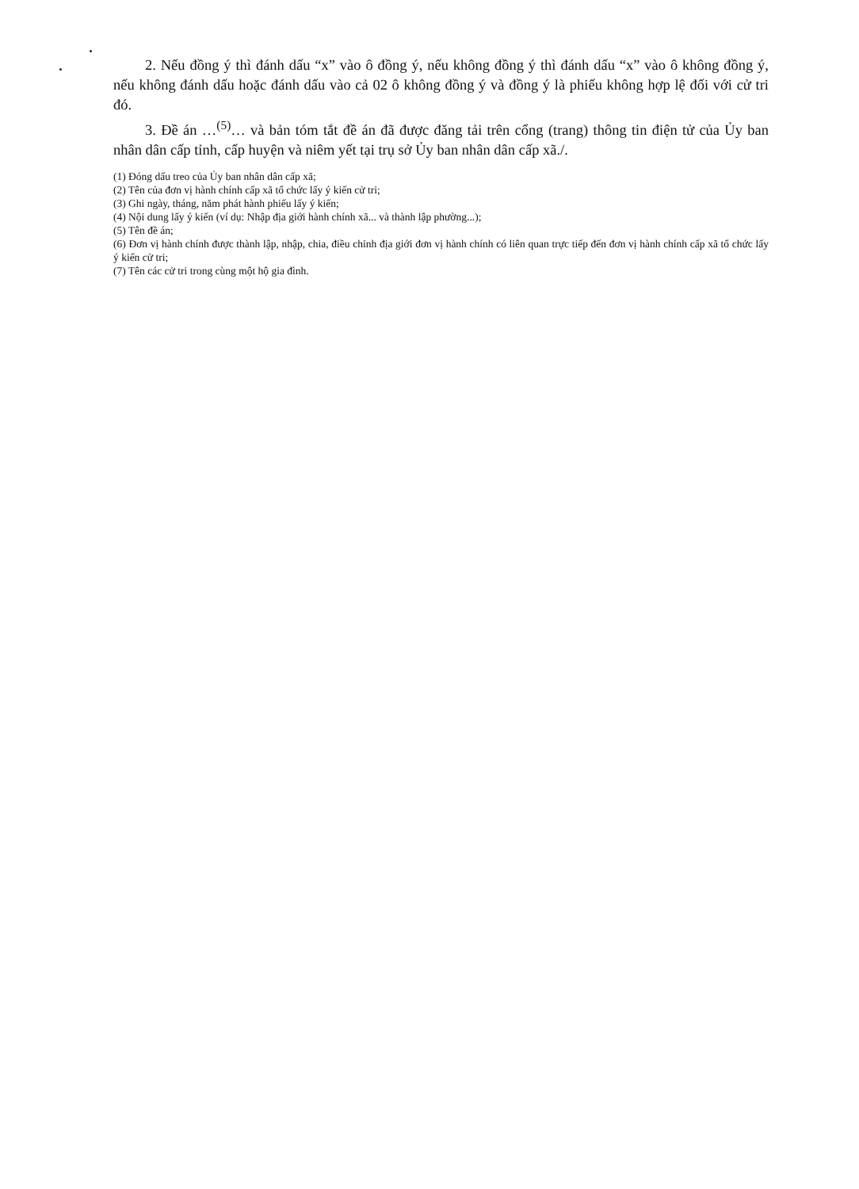2. Nếu đồng ý thì đánh dấu “x” vào ô đồng ý, nếu không đồng ý thì đánh dấu “x” vào ô không đồng ý, nếu không đánh dấu hoặc đánh dấu vào cả 02 ô không đồng ý và đồng ý là phiếu không hợp lệ đối với cử tri đó.
3. Đề án …<sup>(5)</sup>… và bản tóm tắt đề án đã được đăng tải trên cổng (trang) thông tin điện tử của Ủy ban nhân dân cấp tỉnh, cấp huyện và niêm yết tại trụ sở Ủy ban nhân dân cấp xã./.
(1) Đóng dấu treo của Ủy ban nhân dân cấp xã;
(2) Tên của đơn vị hành chính cấp xã tổ chức lấy ý kiến cử tri;
(3) Ghi ngày, tháng, năm phát hành phiếu lấy ý kiến;
(4) Nội dung lấy ý kiến (ví dụ: Nhập địa giới hành chính xã... và thành lập phường...);
(5) Tên đề án;
(6) Đơn vị hành chính được thành lập, nhập, chia, điều chỉnh địa giới đơn vị hành chính có liên quan trực tiếp đến đơn vị hành chính cấp xã tổ chức lấy ý kiến cử tri;
(7) Tên các cử tri trong cùng một hộ gia đình.